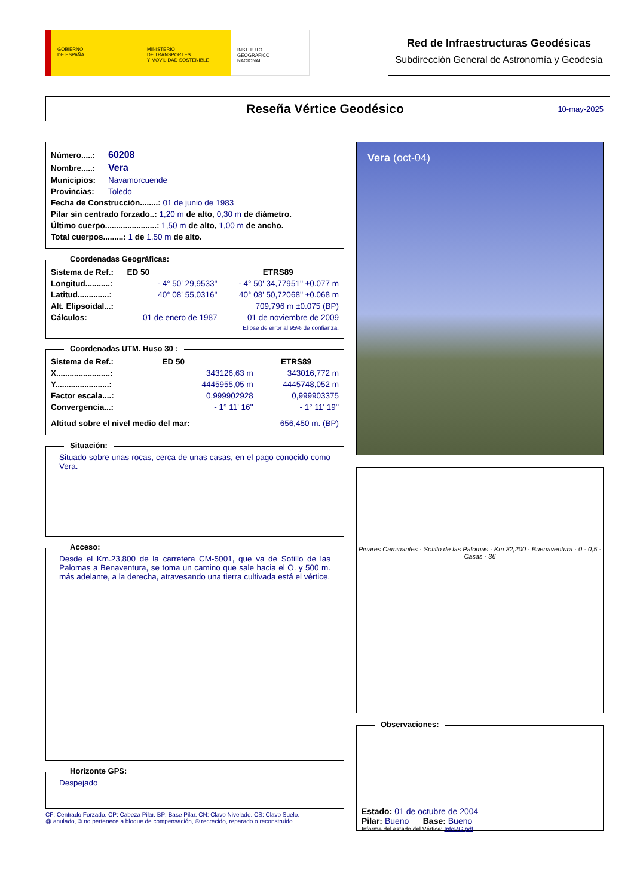GOBIERNO
DE ESPAÑA
MINISTERIO
DE TRANSPORTES
Y MOVILIDAD SOSTENIBLE
INSTITUTO
GEOGRÁFICO
NACIONAL
Red de Infraestructuras Geodésicas
Subdirección General de Astronomía y Geodesia
Reseña Vértice Geodésico
10-may-2025
| Número.....: | 60208 |
| Nombre.....: | Vera |
| Municipios: | Navamorcuende |
| Provincias: | Toledo |
| Fecha de Construcción........: 01 de junio de 1983 | |
| Pilar sin centrado forzado..: 1,20 m de alto, 0,30 m de diámetro. | |
| Último cuerpo.......................: 1,50 m de alto, 1,00 m de ancho. | |
| Total cuerpos.........: 1 de 1,50 m de alto. | |
Coordenadas Geográficas:
| Sistema de Ref.: | ED 50 | ETRS89 |
| --- | --- | --- |
| Longitud...........: | - 4° 50' 29,9533'' | - 4° 50' 34,77951'' ±0.077 m |
| Latitud..............: | 40° 08' 55,0316'' | 40° 08' 50,72068'' ±0.068 m |
| Alt. Elipsoidal...: | | 709,796 m ±0.075 (BP) |
| Cálculos: | 01 de enero de 1987 | 01 de noviembre de 2009 |
| | | Elipse de error al 95% de confianza. |
Coordenadas UTM. Huso 30 :
| Sistema de Ref.: | ED 50 | ETRS89 |
| --- | --- | --- |
| X........................: | 343126,63 m | 343016,772 m |
| Y........................: | 4445955,05 m | 4445748,052 m |
| Factor escala....: | 0,999902928 | 0,999903375 |
| Convergencia...: | - 1° 11' 16'' | - 1° 11' 19'' |
| Altitud sobre el nivel medio del mar: | | 656,450 m. (BP) |
Situación:
Situado sobre unas rocas, cerca de unas casas, en el pago conocido como Vera.
Acceso:
Desde el Km.23,800 de la carretera CM-5001, que va de Sotillo de las Palomas a Benaventura, se toma un camino que sale hacia el O. y 500 m. más adelante, a la derecha, atravesando una tierra cultivada está el vértice.
Horizonte GPS:
Despejado
CF: Centrado Forzado. CP: Cabeza Pilar. BP: Base Pilar. CN: Clavo Nivelado. CS: Clavo Suelo.
@ anulado, © no pertenece a bloque de compensación, ® recrecido, reparado o reconstruido.
Vera (oct-04)
Pinares Caminantes · Sotillo de las Palomas · Km 32,200 · Buenaventura · 0 · 0,5 · Casas · 36
Observaciones:
Estado: 01 de octubre de 2004
Pilar: Bueno Base: Bueno
Informe del estado del Vértice: InfoRG.pdf